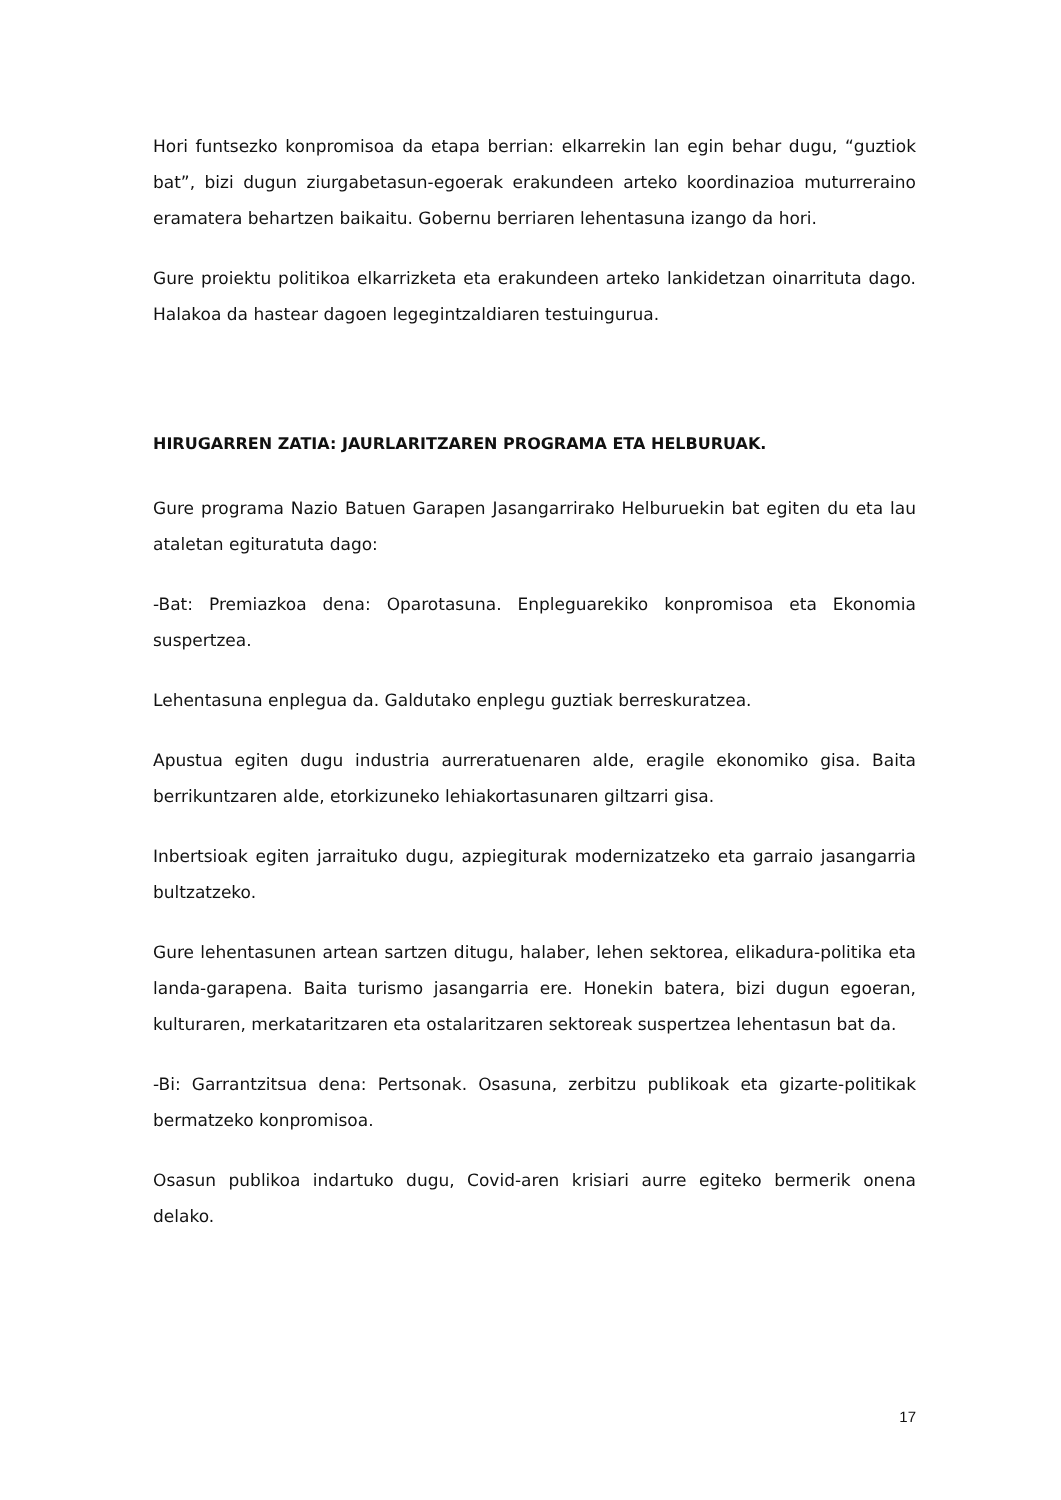Hori funtsezko konpromisoa da etapa berrian: elkarrekin lan egin behar dugu, “guztiok bat”, bizi dugun ziurgabetasun-egoerak erakundeen arteko koordinazioa muturreraino eramatera behartzen baikaitu. Gobernu berriaren lehentasuna izango da hori.
Gure proiektu politikoa elkarrizketa eta erakundeen arteko lankidetzan oinarrituta dago. Halakoa da hastear dagoen legegintzaldiaren testuingurua.
HIRUGARREN ZATIA: JAURLARITZAREN PROGRAMA ETA HELBURUAK.
Gure programa Nazio Batuen Garapen Jasangarrirako Helburuekin bat egiten du eta lau ataletan egituratuta dago:
-Bat: Premiazkoa dena: Oparotasuna. Enpleguarekiko konpromisoa eta Ekonomia suspertzea.
Lehentasuna enplegua da. Galdutako enplegu guztiak berreskuratzea.
Apustua egiten dugu industria aurreratuenaren alde, eragile ekonomiko gisa. Baita berrikuntzaren alde, etorkizuneko lehiakortasunaren giltzarri gisa.
Inbertsioak egiten jarraituko dugu, azpiegiturak modernizatzeko eta garraio jasangarria bultzatzeko.
Gure lehentasunen artean sartzen ditugu, halaber, lehen sektorea, elikadura-politika eta landa-garapena. Baita turismo jasangarria ere. Honekin batera, bizi dugun egoeran, kulturaren, merkataritzaren eta ostalaritzaren sektoreak suspertzea lehentasun bat da.
-Bi: Garrantzitsua dena: Pertsonak. Osasuna, zerbitzu publikoak eta gizarte-politikak bermatzeko konpromisoa.
Osasun publikoa indartuko dugu, Covid-aren krisiari aurre egiteko bermerik onena delako.
17